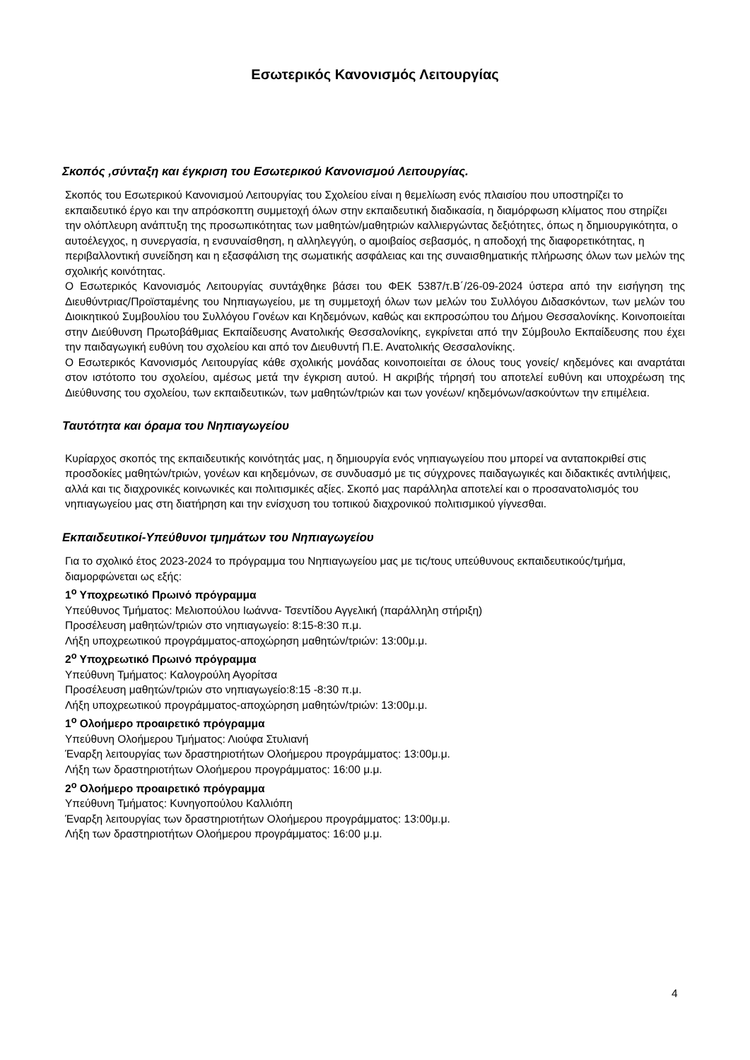Εσωτερικός Κανονισμός Λειτουργίας
Σκοπός ,σύνταξη και έγκριση του Εσωτερικού Κανονισμού Λειτουργίας.
Σκοπός του Εσωτερικού Κανονισμού Λειτουργίας του Σχολείου είναι η θεμελίωση ενός πλαισίου που υποστηρίζει το εκπαιδευτικό έργο και την απρόσκοπτη συμμετοχή όλων στην εκπαιδευτική διαδικασία, η διαμόρφωση κλίματος που στηρίζει την ολόπλευρη ανάπτυξη της προσωπικότητας των μαθητών/μαθητριών καλλιεργώντας δεξιότητες, όπως η δημιουργικότητα, ο αυτοέλεγχος, η συνεργασία, η ενσυναίσθηση, η αλληλεγγύη, ο αμοιβαίος σεβασμός, η αποδοχή της διαφορετικότητας, η περιβαλλοντική συνείδηση και η εξασφάλιση της σωματικής ασφάλειας και της συναισθηματικής πλήρωσης όλων των μελών της σχολικής κοινότητας.
Ο Εσωτερικός Κανονισμός Λειτουργίας συντάχθηκε βάσει του ΦΕΚ 5387/τ.Β΄/26-09-2024 ύστερα από την εισήγηση της Διευθύντριας/Προϊσταμένης του Νηπιαγωγείου, με τη συμμετοχή όλων των μελών του Συλλόγου Διδασκόντων, των μελών του Διοικητικού Συμβουλίου του Συλλόγου Γονέων και Κηδεμόνων, καθώς και εκπροσώπου του Δήμου Θεσσαλονίκης. Κοινοποιείται στην Διεύθυνση Πρωτοβάθμιας Εκπαίδευσης Ανατολικής Θεσσαλονίκης, εγκρίνεται από την Σύμβουλο Εκπαίδευσης που έχει την παιδαγωγική ευθύνη του σχολείου και από τον Διευθυντή Π.Ε. Ανατολικής Θεσσαλονίκης.
Ο Εσωτερικός Κανονισμός Λειτουργίας κάθε σχολικής μονάδας κοινοποιείται σε όλους τους γονείς/ κηδεμόνες και αναρτάται στον ιστότοπο του σχολείου, αμέσως μετά την έγκριση αυτού. Η ακριβής τήρησή του αποτελεί ευθύνη και υποχρέωση της Διεύθυνσης του σχολείου, των εκπαιδευτικών, των μαθητών/τριών και των γονέων/ κηδεμόνων/ασκούντων την επιμέλεια.
Ταυτότητα και όραμα του Νηπιαγωγείου
Κυρίαρχος σκοπός της εκπαιδευτικής κοινότητάς μας, η δημιουργία ενός νηπιαγωγείου που μπορεί να ανταποκριθεί στις προσδοκίες μαθητών/τριών, γονέων και κηδεμόνων, σε συνδυασμό με τις σύγχρονες παιδαγωγικές και διδακτικές αντιλήψεις, αλλά και τις διαχρονικές κοινωνικές και πολιτισμικές αξίες. Σκοπό μας παράλληλα αποτελεί και ο προσανατολισμός του νηπιαγωγείου μας στη διατήρηση και την ενίσχυση του τοπικού διαχρονικού πολιτισμικού γίγνεσθαι.
Εκπαιδευτικοί-Υπεύθυνοι τμημάτων του Νηπιαγωγείου
Για το σχολικό έτος 2023-2024 το πρόγραμμα του Νηπιαγωγείου μας με τις/τους υπεύθυνους εκπαιδευτικούς/τμήμα, διαμορφώνεται ως εξής:
1<sup>ο</sup> Υποχρεωτικό Πρωινό πρόγραμμα
Υπεύθυνος Τμήματος: Μελιοπούλου Ιωάννα- Τσεντίδου Αγγελική (παράλληλη στήριξη)
Προσέλευση μαθητών/τριών στο νηπιαγωγείο: 8:15-8:30 π.μ.
Λήξη υποχρεωτικού προγράμματος-αποχώρηση μαθητών/τριών: 13:00μ.μ.
2<sup>ο</sup> Υποχρεωτικό Πρωινό πρόγραμμα
Υπεύθυνη Τμήματος: Καλογρούλη Αγορίτσα
Προσέλευση μαθητών/τριών στο νηπιαγωγείο:8:15 -8:30 π.μ.
Λήξη υποχρεωτικού προγράμματος-αποχώρηση μαθητών/τριών: 13:00μ.μ.
1<sup>ο</sup> Ολοήμερο προαιρετικό πρόγραμμα
Υπεύθυνη Ολοήμερου Τμήματος: Λιούφα Στυλιανή
Έναρξη λειτουργίας των δραστηριοτήτων Ολοήμερου προγράμματος: 13:00μ.μ.
Λήξη των δραστηριοτήτων Ολοήμερου προγράμματος: 16:00 μ.μ.
2<sup>ο</sup> Ολοήμερο προαιρετικό πρόγραμμα
Υπεύθυνη Τμήματος: Κυνηγοπούλου Καλλιόπη
Έναρξη λειτουργίας των δραστηριοτήτων Ολοήμερου προγράμματος: 13:00μ.μ.
Λήξη των δραστηριοτήτων Ολοήμερου προγράμματος: 16:00 μ.μ.
4